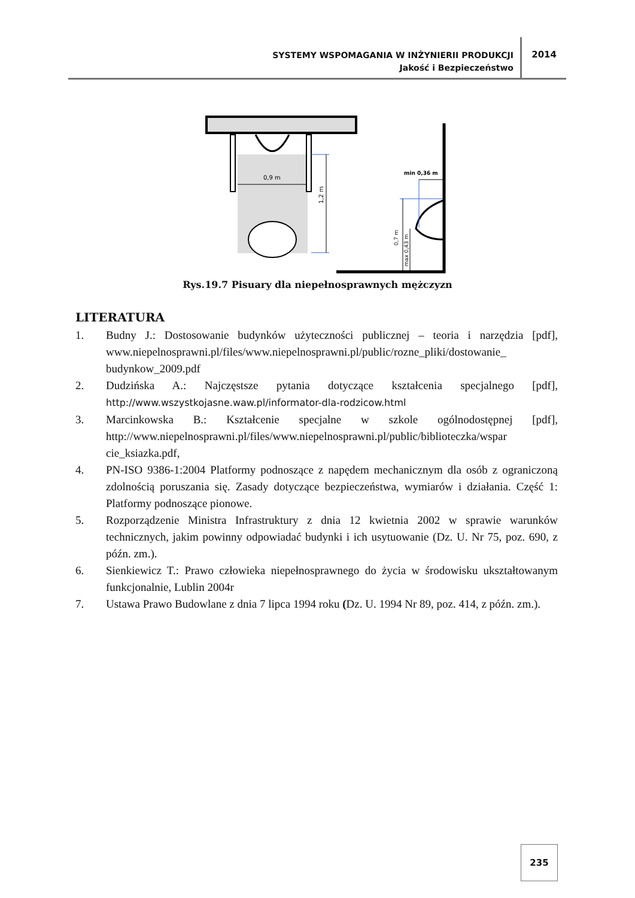SYSTEMY WSPOMAGANIA W INŻYNIERII PRODUKCJI
Jakość i Bezpieczeństwo
2014
0,9 m
1,2 m
min 0,36 m
0,7 m
max 0,43 m
Rys.19.7 Pisuary dla niepełnosprawnych mężczyzn
LITERATURA
1. Budny J.: Dostosowanie budynków użyteczności publicznej – teoria i narzędzia [pdf], www.niepelnosprawni.pl/files/www.niepelnosprawni.pl/public/rozne_pliki/dostowanie_ budynkow_2009.pdf
2. Dudzińska A.: Najczęstsze pytania dotyczące kształcenia specjalnego [pdf], http://www.wszystkojasne.waw.pl/informator-dla-rodzicow.html
3. Marcinkowska B.: Kształcenie specjalne w szkole ogólnodostępnej [pdf], http://www.niepelnosprawni.pl/files/www.niepelnosprawni.pl/public/biblioteczka/wspar cie_ksiazka.pdf,
4. PN-ISO 9386-1:2004 Platformy podnoszące z napędem mechanicznym dla osób z ograniczoną zdolnością poruszania się. Zasady dotyczące bezpieczeństwa, wymiarów i działania. Część 1: Platformy podnoszące pionowe.
5. Rozporządzenie Ministra Infrastruktury z dnia 12 kwietnia 2002 w sprawie warunków technicznych, jakim powinny odpowiadać budynki i ich usytuowanie (Dz. U. Nr 75, poz. 690, z późn. zm.).
6. Sienkiewicz T.: Prawo człowieka niepełnosprawnego do życia w środowisku ukształtowanym funkcjonalnie, Lublin 2004r
7. Ustawa Prawo Budowlane z dnia 7 lipca 1994 roku (Dz. U. 1994 Nr 89, poz. 414, z późn. zm.).
235